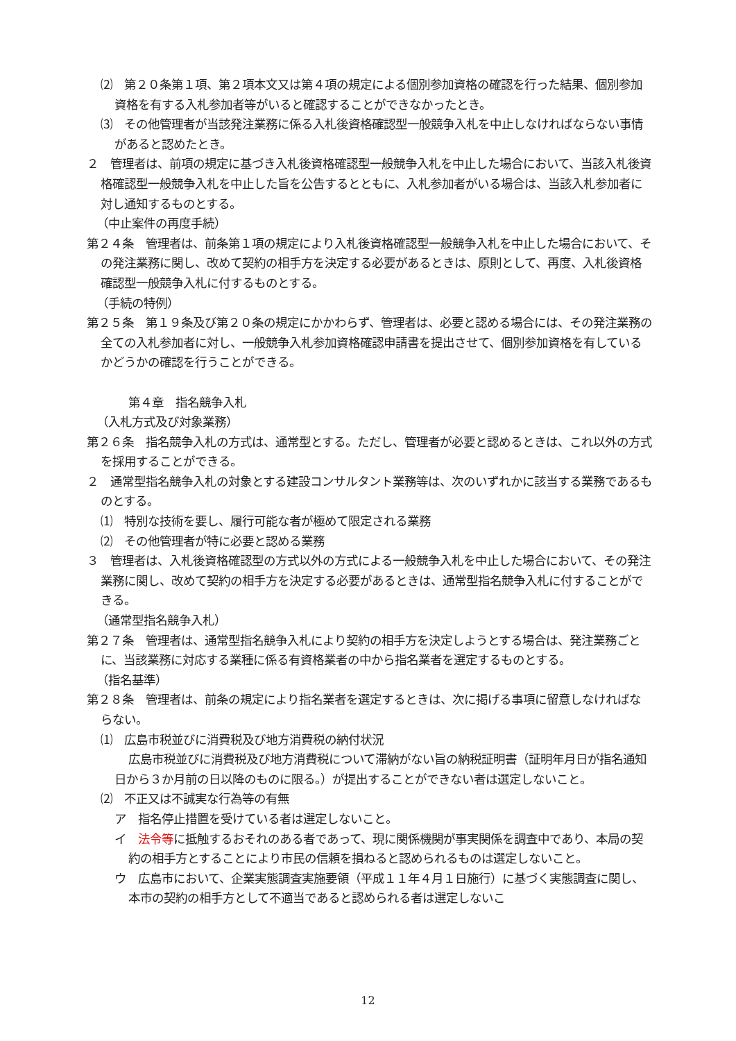⑵　第２０条第１項、第２項本文又は第４項の規定による個別参加資格の確認を行った結果、個別参加資格を有する入札参加者等がいると確認することができなかったとき。
⑶　その他管理者が当該発注業務に係る入札後資格確認型一般競争入札を中止しなければならない事情があると認めたとき。
２　管理者は、前項の規定に基づき入札後資格確認型一般競争入札を中止した場合において、当該入札後資格確認型一般競争入札を中止した旨を公告するとともに、入札参加者がいる場合は、当該入札参加者に対し通知するものとする。
（中止案件の再度手続）
第２４条　管理者は、前条第１項の規定により入札後資格確認型一般競争入札を中止した場合において、その発注業務に関し、改めて契約の相手方を決定する必要があるときは、原則として、再度、入札後資格確認型一般競争入札に付するものとする。
（手続の特例）
第２５条　第１９条及び第２０条の規定にかかわらず、管理者は、必要と認める場合には、その発注業務の全ての入札参加者に対し、一般競争入札参加資格確認申請書を提出させて、個別参加資格を有しているかどうかの確認を行うことができる。
第４章　指名競争入札
（入札方式及び対象業務）
第２６条　指名競争入札の方式は、通常型とする。ただし、管理者が必要と認めるときは、これ以外の方式を採用することができる。
２　通常型指名競争入札の対象とする建設コンサルタント業務等は、次のいずれかに該当する業務であるものとする。
⑴　特別な技術を要し、履行可能な者が極めて限定される業務
⑵　その他管理者が特に必要と認める業務
３　管理者は、入札後資格確認型の方式以外の方式による一般競争入札を中止した場合において、その発注業務に関し、改めて契約の相手方を決定する必要があるときは、通常型指名競争入札に付することができる。
（通常型指名競争入札）
第２７条　管理者は、通常型指名競争入札により契約の相手方を決定しようとする場合は、発注業務ごとに、当該業務に対応する業種に係る有資格業者の中から指名業者を選定するものとする。
（指名基準）
第２８条　管理者は、前条の規定により指名業者を選定するときは、次に掲げる事項に留意しなければならない。
⑴　広島市税並びに消費税及び地方消費税の納付状況
広島市税並びに消費税及び地方消費税について滞納がない旨の納税証明書（証明年月日が指名通知日から３か月前の日以降のものに限る。）が提出することができない者は選定しないこと。
⑵　不正又は不誠実な行為等の有無
ア　指名停止措置を受けている者は選定しないこと。
イ　法令等に抵触するおそれのある者であって、現に関係機関が事実関係を調査中であり、本局の契約の相手方とすることにより市民の信頼を損ねると認められるものは選定しないこと。
ウ　広島市において、企業実態調査実施要領（平成１１年４月１日施行）に基づく実態調査に関し、本市の契約の相手方として不適当であると認められる者は選定しないこ
12